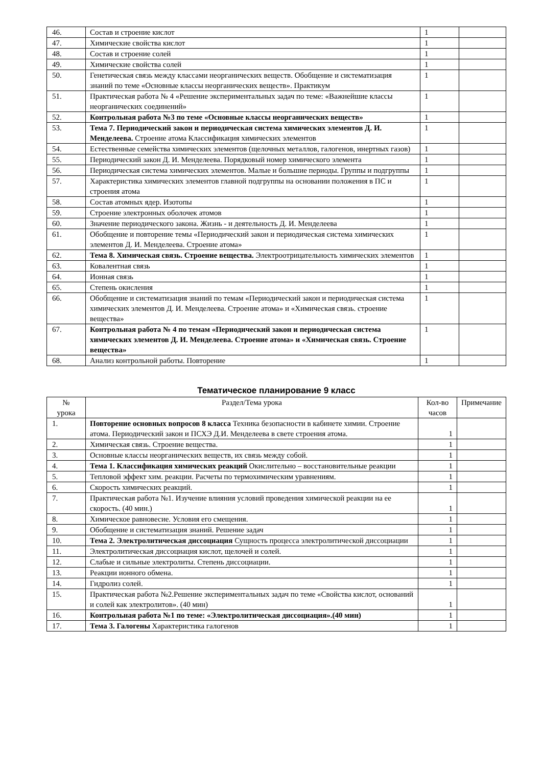| 46. | Состав и строение кислот | 1 | |
| 47. | Химические свойства кислот | 1 | |
| 48. | Состав и строение солей | 1 | |
| 49. | Химические свойства солей | 1 | |
| 50. | Генетическая связь между классами неорганических веществ. Обобщение и систематизация знаний по теме «Основные классы неорганических веществ». Практикум | 1 | |
| 51. | Практическая работа № 4 «Решение экспериментальных задач по теме: «Важнейшие классы неорганических соединений» | 1 | |
| 52. | Контрольная работа №3 по теме «Основные классы неорганических веществ» | 1 | |
| 53. | Тема 7. Периодический закон и периодическая система химических элементов Д. И. Менделеева. Строение атома Классификация химических элементов | 1 | |
| 54. | Естественные семейства химических элементов (щелочных металлов, галогенов, инертных газов) | 1 | |
| 55. | Периодический закон Д. И. Менделеева. Порядковый номер химического элемента | 1 | |
| 56. | Периодическая система химических элементов. Малые и большие периоды. Группы и подгруппы | 1 | |
| 57. | Характеристика химических элементов главной подгруппы на основании положения в ПС и строения атома | 1 | |
| 58. | Состав атомных ядер. Изотопы | 1 | |
| 59. | Строение электронных оболочек атомов | 1 | |
| 60. | Значение периодического закона. Жизнь - и деятельность Д. И. Менделеева | 1 | |
| 61. | Обобщение и повторение темы «Периодический закон и периодическая система химических элементов Д. И. Менделеева. Строение атома» | 1 | |
| 62. | Тема 8. Химическая связь. Строение вещества. Электроотрицательность химических элементов | 1 | |
| 63. | Ковалентная связь | 1 | |
| 64. | Ионная связь | 1 | |
| 65. | Степень окисления | 1 | |
| 66. | Обобщение и систематизация знаний по темам «Периодический закон и периодическая система химических элементов Д. И. Менделеева. Строение атома» и «Химическая связь. строение вещества» | 1 | |
| 67. | Контрольная работа № 4 по темам «Периодический закон и периодическая система химических элементов Д. И. Менделеева. Строение атома» и «Химическая связь. Строение вещества» | 1 | |
| 68. | Анализ контрольной работы. Повторение | 1 | |
Тематическое планирование 9 класс
| № урока | Раздел/Тема урока | Кол-во часов | Примечание |
| --- | --- | --- | --- |
| 1. | Повторение основных вопросов 8 класса Техника безопасности в кабинете химии. Строение атома. Периодический закон и ПСХЭ Д.И. Менделеева в свете строения атома. | 1 | |
| 2. | Химическая связь. Строение вещества. | 1 | |
| 3. | Основные классы неорганических веществ, их связь между собой. | 1 | |
| 4. | Тема 1. Классификация химических реакций Окислительно – восстановительные реакции | 1 | |
| 5. | Тепловой эффект хим. реакции. Расчеты по термохимическим уравнениям. | 1 | |
| 6. | Скорость химических реакций. | 1 | |
| 7. | Практическая работа №1. Изучение влияния условий проведения химической реакции на ее скорость. (40 мин.) | 1 | |
| 8. | Химическое равновесие. Условия его смещения. | 1 | |
| 9. | Обобщение и систематизация знаний. Решение задач | 1 | |
| 10. | Тема 2. Электролитическая диссоциация Сущность процесса электролитической диссоциации | 1 | |
| 11. | Электролитическая диссоциация кислот, щелочей и солей. | 1 | |
| 12. | Слабые и сильные электролиты. Степень диссоциации. | 1 | |
| 13. | Реакции ионного обмена. | 1 | |
| 14. | Гидролиз солей. | 1 | |
| 15. | Практическая работа №2.Решение экспериментальных задач по теме «Свойства кислот, оснований и солей как электролитов». (40 мин) | 1 | |
| 16. | Контрольная работа №1 по теме: «Электролитическая диссоциация».(40 мин) | 1 | |
| 17. | Тема 3. Галогены Характеристика галогенов | 1 | |